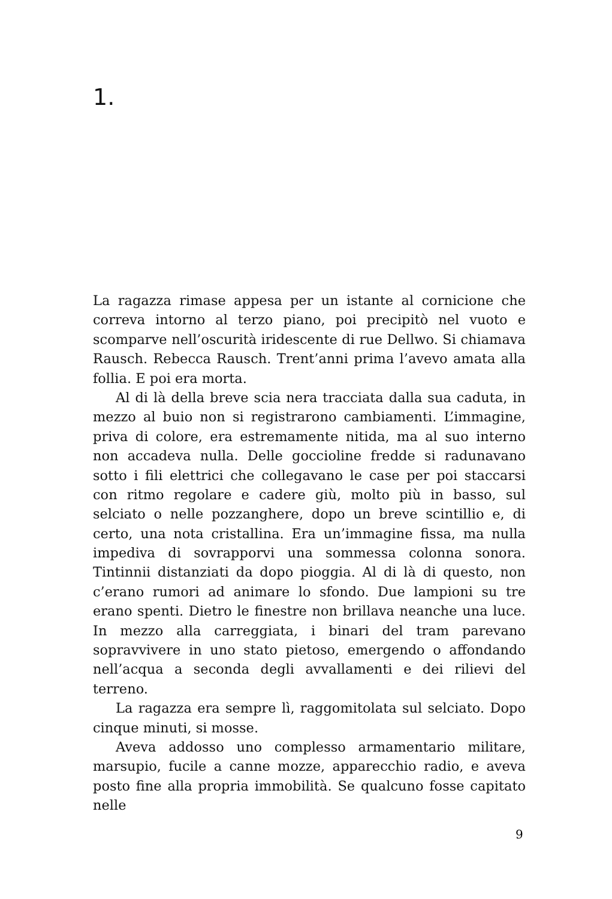1.
La ragazza rimase appesa per un istante al cornicione che correva intorno al terzo piano, poi precipitò nel vuoto e scomparve nell’oscurità iridescente di rue Dellwo. Si chiamava Rausch. Rebecca Rausch. Trent’anni prima l’avevo amata alla follia. E poi era morta.
Al di là della breve scia nera tracciata dalla sua caduta, in mezzo al buio non si registrarono cambiamenti. L’immagine, priva di colore, era estremamente nitida, ma al suo interno non accadeva nulla. Delle goccioline fredde si radunavano sotto i fili elettrici che collegavano le case per poi staccarsi con ritmo regolare e cadere giù, molto più in basso, sul selciato o nelle pozzanghere, dopo un breve scintillio e, di certo, una nota cristallina. Era un’immagine fissa, ma nulla impediva di sovrapporvi una sommessa colonna sonora. Tintinnii distanziati da dopo pioggia. Al di là di questo, non c’erano rumori ad animare lo sfondo. Due lampioni su tre erano spenti. Dietro le finestre non brillava neanche una luce. In mezzo alla carreggiata, i binari del tram parevano sopravvivere in uno stato pietoso, emergendo o affondando nell’acqua a seconda degli avvallamenti e dei rilievi del terreno.
La ragazza era sempre lì, raggomitolata sul selciato. Dopo cinque minuti, si mosse.
Aveva addosso uno complesso armamentario militare, marsupio, fucile a canne mozze, apparecchio radio, e aveva posto fine alla propria immobilità. Se qualcuno fosse capitato nelle
9